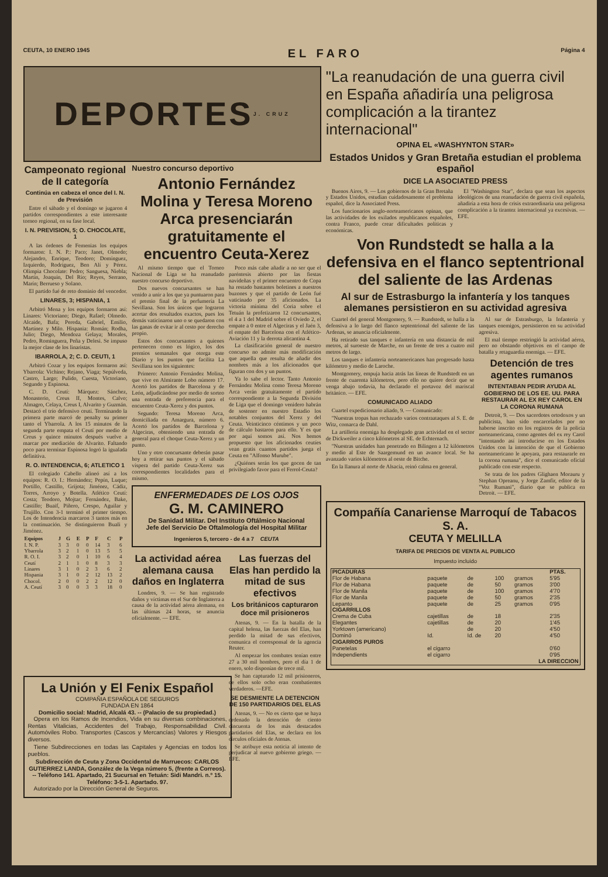CEUTA, 10 ENERO 1945 EL FARO Página 4
DEPORTES J. CRUZ
Campeonato regional de II categoría
Continúa en cabeza el once del I. N. de Previsión
Entre el sábado y el domingo se jugaron 4 partidos correspondientes a este interesante torneo regional, en su fase local.
I. N. PREVISION, 5; O. CHOCOLATE, 1
A las órdenes de Femenias los equipos formaron: I. N. P.: Paco; Janet, Olmedo; Alejandro, Enrique, Teodoro; Domínguez, Izquierdo, Rodríguez, Ben Alí y Pérez. Olimpia Chocolate: Pedro; Sanguesa, Niebla; Martín, Joaquín, Del Río; Reyes, Serrano, Marín; Berrueso y Solano.
El partido fué de reto dominio del vencedor.
LINARES, 3; HISPANIA, 1
Arbitró Mena y los equipos formaron así: Linares: Victoriano; Diego, Rafael; Olmedo. Alcaide, Bafa; Pereda, Gabriel, Emilio, Martínez y Milo. Hispania: Román; Rodha, Julio; Diego, Mendoza Gelaya; Morales, Pedro, Rominguera, Peña y Delesi. Se impuso la mejor clase de los linaristas.
IBARROLA, 2; C. D. CEUTI, 1
Arbitró Cozar y los equipos formaron así: Ybarrola: Vichino; Rejano, Viaga; Sepúlveda, Castro, Largo; Pulido, Cuesta, Victoriano, Segundo y Espinosa.
C. D. Ceutí: Márquez: Sánchez, Monasterio, Creus II, Montes, Calvo; Almagro, Celaya, Creus I, Alvarito y Guzmán. Destacó el trío defensivo ceutí. Terminando la primera parte marcó de penalty su primer tanto el Ybarrola. A los 15 minutos de la segunda parte empata el Ceutí por medio de Creus y quince minutos después vuelve a marcar por mediación de Alvarito. Faltando poco para terminar Espinosa logró la igualada definitiva.
R. O. INTENDENCIA, 6; ATLETICO 1
El colegiado Cabello alineó así a los equipos: R. O. I.: Hernández; Pepín, Luque; Portillo, Castillo, Grijota; Jiménez, Cádiz, Torres, Arroyo y Botella. Atlético Ceutí: Costa; Teodoro, Mojtar; Fernández, Bake, Castillo; Buaif, Piñero, Crespo, Aguilar y Trujillo. Con 3-1 terminó el primer tiempo. Los de Intendencia marcaron 3 tantos más en la continuación. Se distinguieron Buali y Jiménez.
| Equipos | J | G | E | P | F | C | P |
| --- | --- | --- | --- | --- | --- | --- | --- |
| I. N. P. | 3 | 3 | 0 | 0 | 14 | 3 | 6 |
| Ybarrola | 3 | 2 | 1 | 0 | 13 | 5 | 5 |
| R. O. I. | 3 | 2 | 0 | 1 | 10 | 6 | 4 |
| Ceutí | 2 | 1 | 1 | 0 | 8 | 3 | 3 |
| Linares | 3 | 1 | 0 | 2 | 3 | 6 | 2 |
| Hispania | 3 | 1 | 0 | 2 | 12 | 13 | 2 |
| Chocol. | 2 | 0 | 0 | 2 | 2 | 12 | 0 |
| A. Ceutí | 3 | 0 | 0 | 3 | 3 | 18 | 0 |
Nuestro concurso deportivo
Antonio Fernández Molina y Teresa Moreno Arca presenciarán gratuitamente el encuentro Ceuta-Xerez
Al mismo tiempo que el Torneo Nacional de Liga se ha reanudado nuestro concurso deportivo.
Dos nuevos concursantes se han venido a unir a los que ya puntuaron para el premio final de la perfumería La Sevillana. Son los únicos que lograron acertar dos resultados exactos, pues los demás vaticinaron uno o se quedaron con las ganas de evitar ir al cesto por derecho propio.
Estos dos concursantes a quienes pertenecen como es lógico, los dos premios semanales que otorga este Diario y los puntos que facilita La Sevillana son los siguientes:
Primero: Antonio Fernández Molina, que vive en Almirante Lobo número 17. Acertó los partidos de Barcelona y de León, adjudicándose por medio de sorteo una entrada de preferencia para el encuentro Ceuta-Xerez y dos puntos.
Segundo: Teresa Moreno Arca, domiciliada en Amargura, número 6. Acertó los partidos de Barcelona y Algeciras, obteniendo una entrada de general para el choque Ceuta-Xerez y un punto.
Uno y otro concursante deberán pasar hoy a retirar sus puntos y el sábado víspera del partido Ceuta-Xerez sus correspondientes localidades para el mismo.
Poco más cabe añadir a no ser que el paréntesis abierto por las fiestas navideñas y el primer encuentro de Copa ha restado bastantes boletines a nuestros buzones y que el partido de León fué vaticinado por 35 aficionados. La victoria mínima del Coria sobre el Tetuán la profetizaron 12 concursantes, el 4 a 1 del Madrid sobre el Oviedo 2, el empate a 0 entre el Algeciras y el Jaén 3, el empate del Barcelona con el Atlético-Aviación 11 y la derrota alicantina 4.
La clasificación general de nuestro concurso no admite más modificación que aquella que resulta de añadir dos nombres más a los aficionados que figuran con dos y un puntos.
Ya lo sabe el lector. Tanto Antonio Fernández Molina como Teresa Moreno Arca verán gratuitamente el partido correspondiente a la Segunda División de Liga que el domingo venidero habrán de sostener en nuestro Estadio los notables conjuntos del Xerez y del Ceuta. Veinticinco céntimos y un poco de cálculo bastaron para ello. Y es que por aquí somos así. Nos hemos propuesto que los aficionados ceutíes vean gratis cuantos partidos juega el Ceuta en "Alfonso Murube".
¿Quiénes serán los que gocen de tan privilegiado favor para el Ferrol-Ceuta?
ENFERMEDADES DE LOS OJOS
G. M. CAMINERO
De Sanidad Militar. Del Instituto Oftálmico Nacional
Jefe del Servicio De Oftalmología del Hospital Militar
Ingenieros 5, tercero - de 4 a 7 CEUTA
La actividad aérea alemana causa daños en Inglaterra
Londres, 9. — Se han registrado daños y víctimas en el Sur de Inglaterra a causa de la actividad aérea alemana, en las últimas 24 horas, se anuncia oficialmente. — EFE.
Las fuerzas del Elas han perdido la mitad de sus efectivos
Los británicos capturaron doce mil prisioneros
Atenas, 9. — En la batalla de la capital helena, las fuerzas del Elas, han perdido la mitad de sus efectivos, comunica el corresponsal de la agencia Reuter.
Al empezar los combates tenían entre 27 a 30 mil hombres, pero el día 1 de enero, solo disponían de trece mil.
Se han capturado 12 mil prisioneros, de ellos solo ocho eran combatientes verdaderos. —EFE.
SE DESMIENTE LA DETENCION DE 150 PARTIDARIOS DEL ELAS
Atenas, 9. — No es cierto que se haya ordenado la detención de ciento cincuenta de los más destacados partidarios del Elas, se declara en los círculos oficiales de Atenas.
Se atribuye esta noticia al intento de perjudicar al nuevo gobierno griego. — EFE.
La Unión y El Fenix Español
COMPAÑIA ESPAÑOLA DE SEGUROS
FUNDADA EN 1864
Domicilio social: Madrid, Alcalá 43. -- (Palacio de su propiedad.)
Opera en los Ramos de Incendios, Vida en su diversas combinaciones, Rentas Vitalicias, Accidentes del Trabajo, Responsabilidad Civil. Automóviles Robo. Transportes (Cascos y Mercancías) Valores y Riesgos diversos.
Tiene Subdirecciones en todas las Capitales y Agencias en todos los pueblos.
Subdirección de Ceuta y Zona Occidental de Marruecos: CARLOS GUTIERREZ LANDA, González de la Vega número 5, (frente a Correos). -- Teléfono 141. Apartado, 21 Sucursal en Tetuán: Sidi Mandri. n.º 15. Teléfono: 3-5-1. Apartado. 97.
Autorizado por la Dirección General de Seguros.
"La reanudación de una guerra civil en España añadiría una peligrosa complicación a la tirantez internacional"
OPINA EL «WASHYNTON STAR»
Estados Unidos y Gran Bretaña estudian el problema español
DICE LA ASOCIATED PRESS
Buenos Aires, 9. — Los gobiernos de la Gran Bretaña y Estados Unidos, estudian cuidadosamente el problema español, dice la Associated Press.
Los funcionarios anglo-norteamericanos opinan, que las actividades de los exilados republicanos españoles, contra Franco, puede crear dificultades políticas y económicas.
El "Washington Star", declara que sean los aspectos ideológicos de una reanudación de guerra civil española, añadiría a esta hora de crisis extraordinaria una peligrosa complicación a la tirantez internacional ya excesivas. — EFE.
Von Rundstedt se halla a la defensiva en el flanco septentrional del saliente de las Ardenas
Al sur de Estrasburgo la infantería y los tanques alemanes persistieron en su actividad agresiva
Cuartel del general Montgomery, 9. — Rundstedt, se halla a la defensiva a lo largo del flanco septentrional del saliente de las Ardenas, se anuncia oficialmente.
Ha retirado sus tanques e infantería en una distancia de mil metros, al suroeste de Marche, en un frente de tres a cuatro mil metros de largo.
Los tanques e infantería norteamericanos han progresado hasta kilómetro y medio de Laroche.
Montgomery, empuja hacia atrás las líneas de Rundstedt en un frente de cuarenta kilómetros, pero ello no quiere decir que se venga abajo todavía, ha declarado el portavoz del mariscal británico. — EFE.
COMUNICADO ALIADO
Cuartel expedicionario aliado, 9. — Comunicado:
"Nuestras tropas han rechazado varios contraataques al S. E. de Witz, comarca de Dahl.
La artillería enemiga ha desplegado gran actividad en el sector de Dickweiler a cinco kilómetros al SE. de Echternach.
"Nuestras unidades han penetrado en Bilingen a 12 kilómetros y medio al Este de Saargemund en un avance local. Se ha avanzado varios kilómetros al oeste de Bitche.
En la llanura al norte de Alsacia, reinó calma en general.
Al sur de Estrasburgo, la Infantería y tanques enemigos, persistieron en su actividad agresiva.
El mal tiempo restringió la actividad aérea, pero no obstando objetivos en el campo de batalla y retaguardia enemiga. — EFE.
Detención de tres agentes rumanos
INTENTABAN PEDIR AYUDA AL GOBIERNO DE LOS EE. UU. PARA RESTAURAR AL EX REY CAROL EN LA CORONA RUMANA
Detroit, 9. — Dos sacerdotes ortodoxos y un publicista, han sido encarcelados por no haberse inscrito en los registros de la policía norteamericana, como agentes del ex rey Carol "intentando así introducirse en los Estados Unidos con la intención de que el Gobierno norteamericano le apoyara, para restaurarle en la corona rumana", dice el comunicado oficial publicado con este respecto.
Se trata de los padres Glighaen Morauru y Stephan Opreanu, y Jorge Zamfir, editor de la "Voz Rumani", diario que se publica en Detroit. — EFE.
Compañía Canariense Marroquí de Tabacos S. A.
CEUTA Y MELILLA
TARIFA DE PRECIOS DE VENTA AL PUBLICO
Impuesto incluido
| PICADURAS | | | | | PTAS. |
| --- | --- | --- | --- | --- | --- |
| Flor de Habana | paquete | de | 100 | gramos | 5'95 |
| Flor de Habana | paquete | de | 50 | gramos | 3'00 |
| Flor de Manila | paquete | de | 100 | gramos | 4'70 |
| Flor de Manila | paquete | de | 50 | gramos | 2'35 |
| Lepanto | paquete | de | 25 | gramos | 0'95 |
| CIGARRILLOS | | | | | |
| Crema de Cuba | cajetillas | de | 18 | | 2'35 |
| Elegantes | cajetillas | de | 20 | | 1'45 |
| Yorktown (americano) | | de | 20 | | 4'50 |
| Dominó | Id. | Id. de | 20 | | 4'50 |
| CIGARROS PUROS | | | | | |
| Panetelas | el cigarro | | | | 0'60 |
| Independients | el cigarro | | | | 0'95 |
| LA DIRECCION | | | | | |